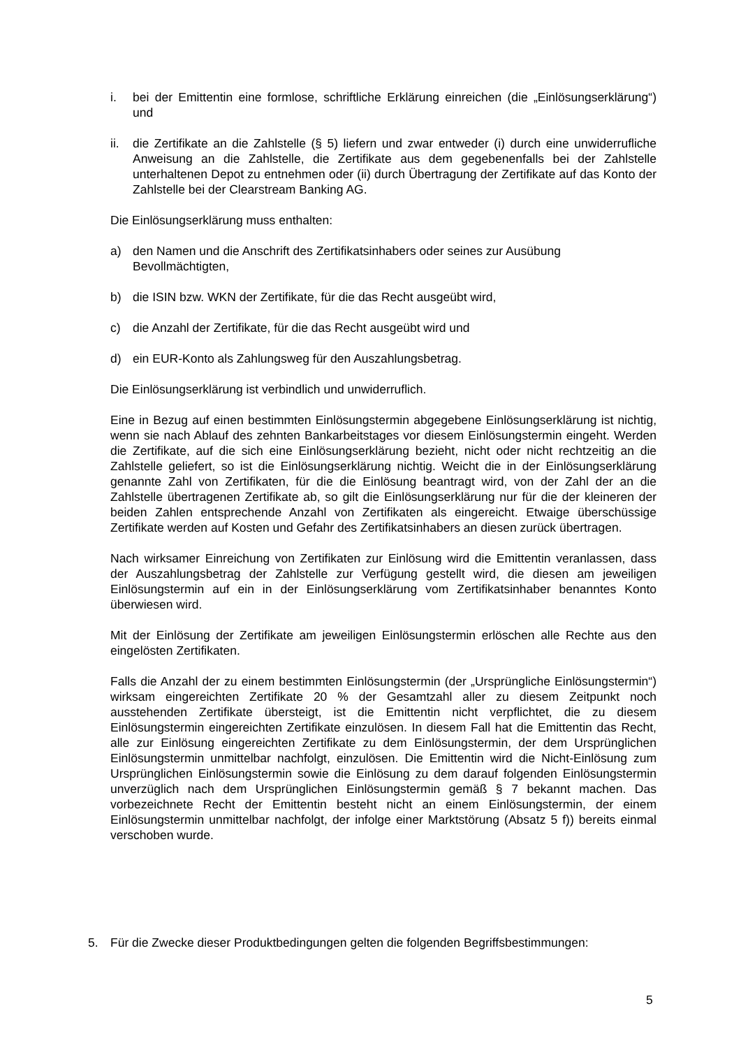i. bei der Emittentin eine formlose, schriftliche Erklärung einreichen (die „Einlösungserklärung“) und
ii. die Zertifikate an die Zahlstelle (§ 5) liefern und zwar entweder (i) durch eine unwiderrufliche Anweisung an die Zahlstelle, die Zertifikate aus dem gegebenenfalls bei der Zahlstelle unterhaltenen Depot zu entnehmen oder (ii) durch Übertragung der Zertifikate auf das Konto der Zahlstelle bei der Clearstream Banking AG.
Die Einlösungserklärung muss enthalten:
a) den Namen und die Anschrift des Zertifikatsinhabers oder seines zur Ausübung Bevollmächtigten,
b) die ISIN bzw. WKN der Zertifikate, für die das Recht ausgeübt wird,
c) die Anzahl der Zertifikate, für die das Recht ausgeübt wird und
d) ein EUR-Konto als Zahlungsweg für den Auszahlungsbetrag.
Die Einlösungserklärung ist verbindlich und unwiderruflich.
Eine in Bezug auf einen bestimmten Einlösungstermin abgegebene Einlösungserklärung ist nichtig, wenn sie nach Ablauf des zehnten Bankarbeitstages vor diesem Einlösungstermin eingeht. Werden die Zertifikate, auf die sich eine Einlösungserklärung bezieht, nicht oder nicht rechtzeitig an die Zahlstelle geliefert, so ist die Einlösungserklärung nichtig. Weicht die in der Einlösungserklärung genannte Zahl von Zertifikaten, für die die Einlösung beantragt wird, von der Zahl der an die Zahlstelle übertragenen Zertifikate ab, so gilt die Einlösungserklärung nur für die der kleineren der beiden Zahlen entsprechende Anzahl von Zertifikaten als eingereicht. Etwaige überschüssige Zertifikate werden auf Kosten und Gefahr des Zertifikatsinhabers an diesen zurück übertragen.
Nach wirksamer Einreichung von Zertifikaten zur Einlösung wird die Emittentin veranlassen, dass der Auszahlungsbetrag der Zahlstelle zur Verfügung gestellt wird, die diesen am jeweiligen Einlösungstermin auf ein in der Einlösungserklärung vom Zertifikatsinhaber benanntes Konto überwiesen wird.
Mit der Einlösung der Zertifikate am jeweiligen Einlösungstermin erlöschen alle Rechte aus den eingelösten Zertifikaten.
Falls die Anzahl der zu einem bestimmten Einlösungstermin (der „Ursprüngliche Einlösungstermin“) wirksam eingereichten Zertifikate 20 % der Gesamtzahl aller zu diesem Zeitpunkt noch ausstehenden Zertifikate übersteigt, ist die Emittentin nicht verpflichtet, die zu diesem Einlösungstermin eingereichten Zertifikate einzulösen. In diesem Fall hat die Emittentin das Recht, alle zur Einlösung eingereichten Zertifikate zu dem Einlösungstermin, der dem Ursprünglichen Einlösungstermin unmittelbar nachfolgt, einzulösen. Die Emittentin wird die Nicht-Einlösung zum Ursprünglichen Einlösungstermin sowie die Einlösung zu dem darauf folgenden Einlösungstermin unverzüglich nach dem Ursprünglichen Einlösungstermin gemäß § 7 bekannt machen. Das vorbezeichnete Recht der Emittentin besteht nicht an einem Einlösungstermin, der einem Einlösungstermin unmittelbar nachfolgt, der infolge einer Marktstörung (Absatz 5 f)) bereits einmal verschoben wurde.
5. Für die Zwecke dieser Produktbedingungen gelten die folgenden Begriffsbestimmungen:
5